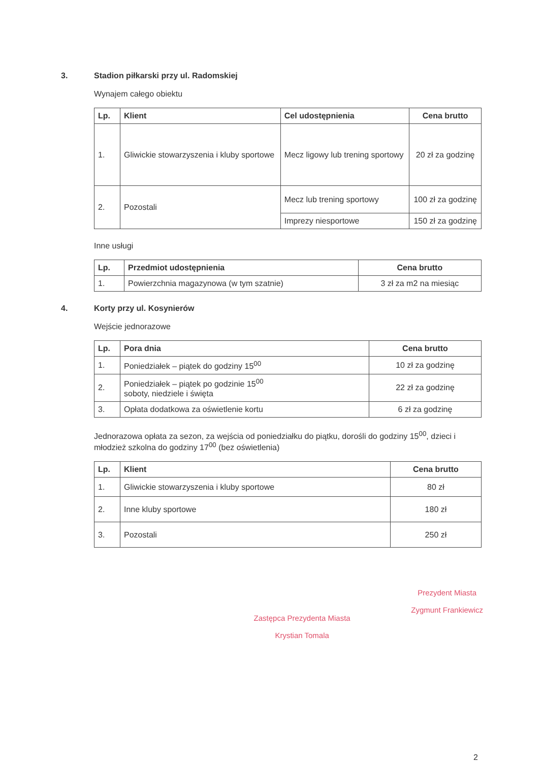3. Stadion piłkarski przy ul. Radomskiej
Wynajem całego obiektu
| Lp. | Klient | Cel udostępnienia | Cena brutto |
| --- | --- | --- | --- |
| 1. | Gliwickie stowarzyszenia i kluby sportowe | Mecz ligowy lub trening sportowy | 20 zł za godzinę |
| 2. | Pozostali | Mecz lub trening sportowy | 100 zł za godzinę |
| | | Imprezy niesportowe | 150 zł za godzinę |
Inne usługi
| Lp. | Przedmiot udostępnienia | Cena brutto |
| --- | --- | --- |
| 1. | Powierzchnia magazynowa (w tym szatnie) | 3 zł za m2 na miesiąc |
4. Korty przy ul. Kosynierów
Wejście jednorazowe
| Lp. | Pora dnia | Cena brutto |
| --- | --- | --- |
| 1. | Poniedziałek – piątek do godziny 15<sup>00</sup> | 10 zł za godzinę |
| 2. | Poniedziałek – piątek po godzinie 15<sup>00</sup> soboty, niedziele i święta | 22 zł za godzinę |
| 3. | Opłata dodatkowa za oświetlenie kortu | 6 zł za godzinę |
Jednorazowa opłata za sezon, za wejścia od poniedziałku do piątku, dorośli do godziny 15<sup>00</sup>, dzieci i młodzież szkolna do godziny 17<sup>00</sup> (bez oświetlenia)
| Lp. | Klient | Cena brutto |
| --- | --- | --- |
| 1. | Gliwickie stowarzyszenia i kluby sportowe | 80 zł |
| 2. | Inne kluby sportowe | 180 zł |
| 3. | Pozostali | 250 zł |
Zastępca Prezydenta Miasta
Krystian Tomala
Prezydent Miasta
Zygmunt Frankiewicz
2